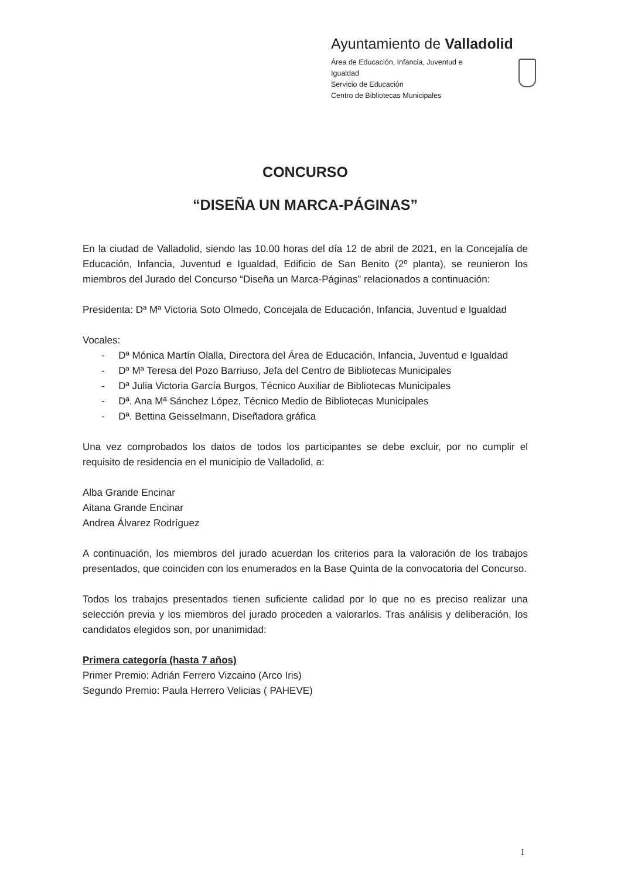Ayuntamiento de Valladolid
Área de Educación, Infancia, Juventud e Igualdad
Servicio de Educación
Centro de Bibliotecas Municipales
CONCURSO
“DISEÑA UN MARCA-PÁGINAS”
En la ciudad de Valladolid, siendo las 10.00 horas del día 12 de abril de 2021, en la Concejalía de Educación, Infancia, Juventud e Igualdad, Edificio de San Benito (2º planta), se reunieron los miembros del Jurado del Concurso “Diseña un Marca-Páginas” relacionados a continuación:
Presidenta: Dª Mª Victoria Soto Olmedo, Concejala de Educación, Infancia, Juventud e Igualdad
Vocales:
- Dª Mónica Martín Olalla, Directora del Área de Educación, Infancia, Juventud e Igualdad
- Dª Mª Teresa del Pozo Barriuso, Jefa del Centro de Bibliotecas Municipales
- Dª Julia Victoria García Burgos, Técnico Auxiliar de Bibliotecas Municipales
- Dª. Ana Mª Sánchez López, Técnico Medio de Bibliotecas Municipales
- Dª. Bettina Geisselmann, Diseñadora gráfica
Una vez comprobados los datos de todos los participantes se debe excluir, por no cumplir el requisito de residencia en el municipio de Valladolid, a:
Alba Grande Encinar
Aitana Grande Encinar
Andrea Álvarez Rodríguez
A continuación, los miembros del jurado acuerdan los criterios para la valoración de los trabajos presentados, que coinciden con los enumerados en la Base Quinta de la convocatoria del Concurso.
Todos los trabajos presentados tienen suficiente calidad por lo que no es preciso realizar una selección previa y los miembros del jurado proceden a valorarlos. Tras análisis y deliberación, los candidatos elegidos son, por unanimidad:
Primera categoría (hasta 7 años)
Primer Premio: Adrián Ferrero Vizcaino (Arco Iris)
Segundo Premio: Paula Herrero Velicias ( PAHEVE)
1